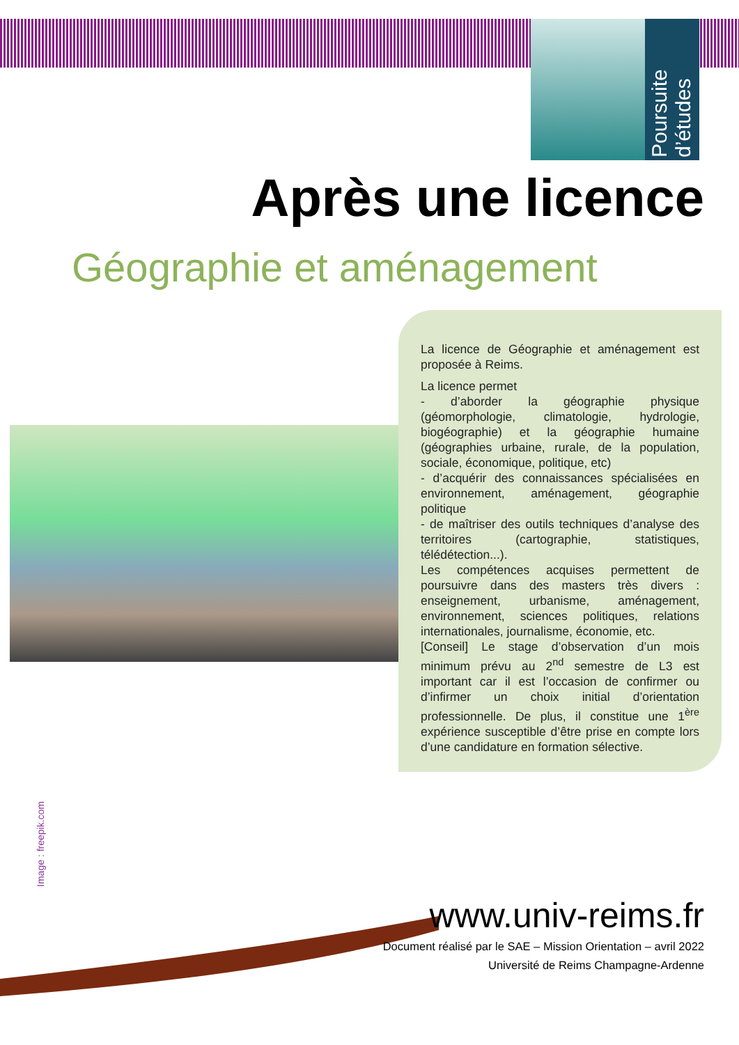Poursuite d’études
Après une licence
Géographie et aménagement
La licence de Géographie et aménagement est proposée à Reims.
La licence permet
- d’aborder la géographie physique (géomorphologie, climatologie, hydrologie, biogéographie) et la géographie humaine (géographies urbaine, rurale, de la population, sociale, économique, politique, etc)
- d’acquérir des connaissances spécialisées en environnement, aménagement, géographie politique
- de maîtriser des outils techniques d’analyse des territoires (cartographie, statistiques, télédétection...).
Les compétences acquises permettent de poursuivre dans des masters très divers : enseignement, urbanisme, aménagement, environnement, sciences politiques, relations internationales, journalisme, économie, etc.
[Conseil] Le stage d’observation d’un mois minimum prévu au 2<sup>nd</sup> semestre de L3 est important car il est l’occasion de confirmer ou d’infirmer un choix initial d’orientation professionnelle. De plus, il constitue une 1<sup>ère</sup> expérience susceptible d’être prise en compte lors d’une candidature en formation sélective.
Image : freepik.com
www.univ-reims.fr
Document réalisé par le SAE – Mission Orientation – avril 2022
Université de Reims Champagne-Ardenne